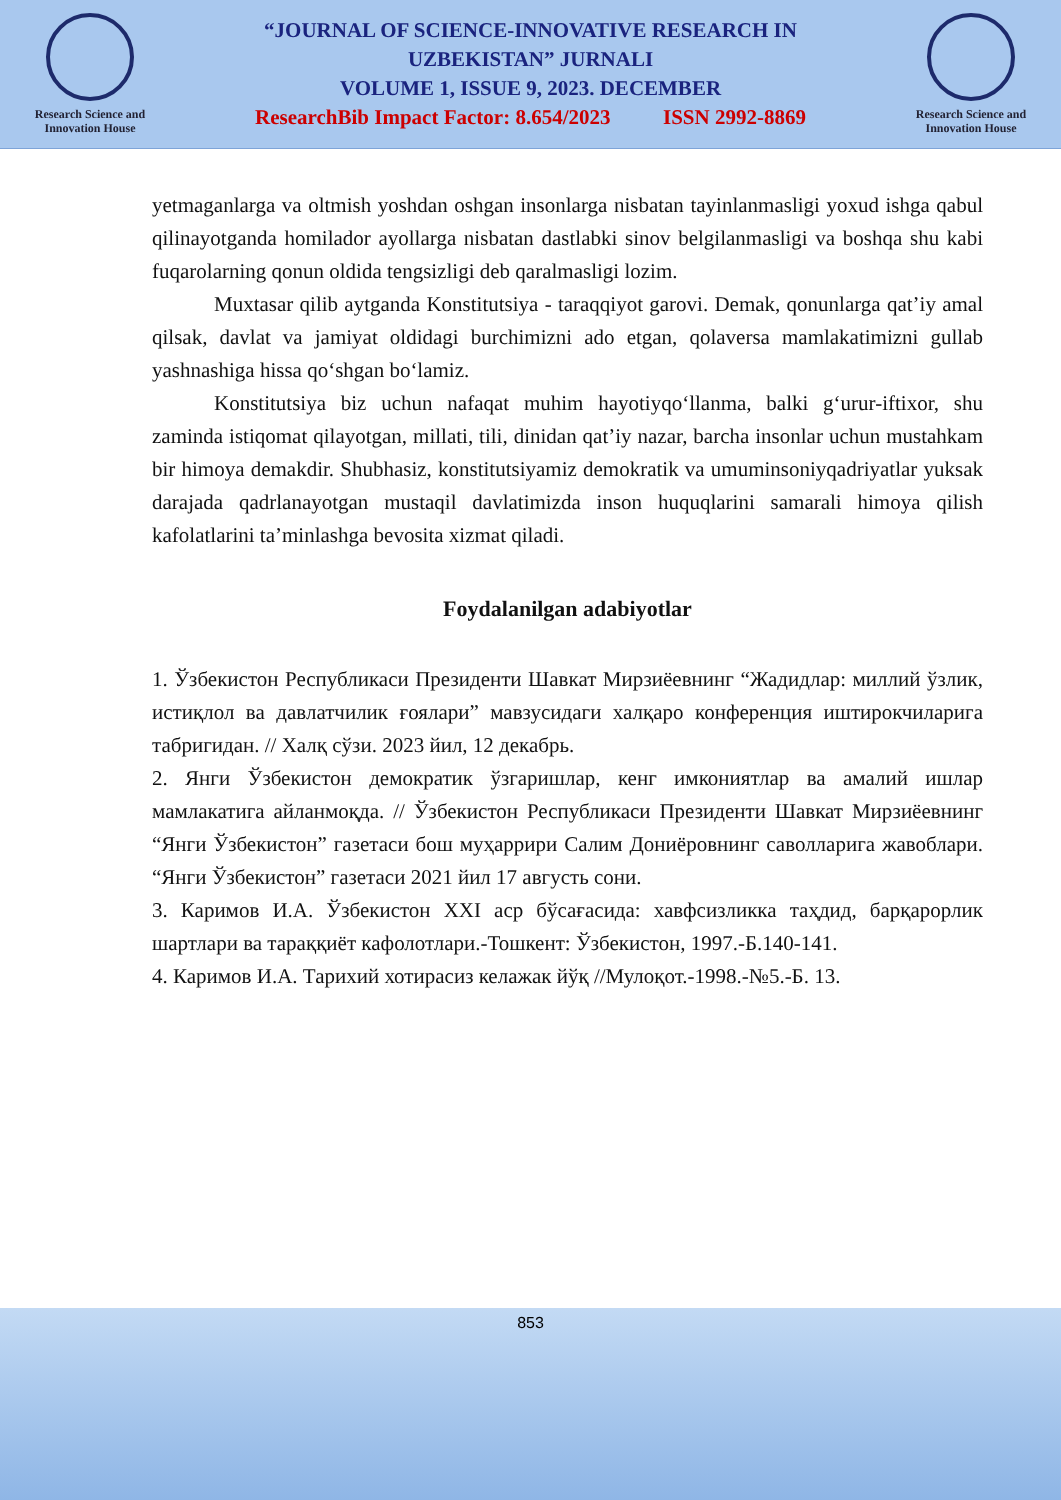Research Science and Innovation House
“JOURNAL OF SCIENCE-INNOVATIVE RESEARCH IN
UZBEKISTAN” JURNALI
VOLUME 1, ISSUE 9, 2023. DECEMBER
ResearchBib Impact Factor: 8.654/2023 ISSN 2992-8869
Research Science and Innovation House
yetmaganlarga va oltmish yoshdan oshgan insonlarga nisbatan tayinlanmasligi yoxud ishga qabul qilinayotganda homilador ayollarga nisbatan dastlabki sinov belgilanmasligi va boshqa shu kabi fuqarolarning qonun oldida tengsizligi deb qaralmasligi lozim.
Muxtasar qilib aytganda Konstitutsiya - taraqqiyot garovi. Demak, qonunlarga qat’iy amal qilsak, davlat va jamiyat oldidagi burchimizni ado etgan, qolaversa mamlakatimizni gullab yashnashiga hissa qo‘shgan bo‘lamiz.
Konstitutsiya biz uchun nafaqat muhim hayotiyqo‘llanma, balki g‘urur-iftixor, shu zaminda istiqomat qilayotgan, millati, tili, dinidan qat’iy nazar, barcha insonlar uchun mustahkam bir himoya demakdir. Shubhasiz, konstitutsiyamiz demokratik va umuminsoniyqadriyatlar yuksak darajada qadrlanayotgan mustaqil davlatimizda inson huquqlarini samarali himoya qilish kafolatlarini ta’minlashga bevosita xizmat qiladi.
Foydalanilgan adabiyotlar
1. Ўзбекистон Республикаси Президенти Шавкат Мирзиёевнинг “Жадидлар: миллий ўзлик, истиқлол ва давлатчилик ғоялари” мавзусидаги халқаро конференция иштирокчиларига табригидан. // Халқ сўзи. 2023 йил, 12 декабрь.
2. Янги Ўзбекистон демократик ўзгаришлар, кенг имкониятлар ва амалий ишлар мамлакатига айланмоқда. // Ўзбекистон Республикаси Президенти Шавкат Мирзиёевнинг “Янги Ўзбекистон” газетаси бош муҳаррири Салим Дониёровнинг саволларига жавоблари. “Янги Ўзбекистон” газетаси 2021 йил 17 августь сони.
3. Каримов И.А. Ўзбекистон XXI аср бўсағасида: хавфсизликка таҳдид, барқарорлик шартлари ва тараққиёт кафолотлари.-Тошкент: Ўзбекистон, 1997.-Б.140-141.
4. Каримов И.А. Тарихий хотирасиз келажак йўқ //Мулоқот.-1998.-№5.-Б. 13.
853